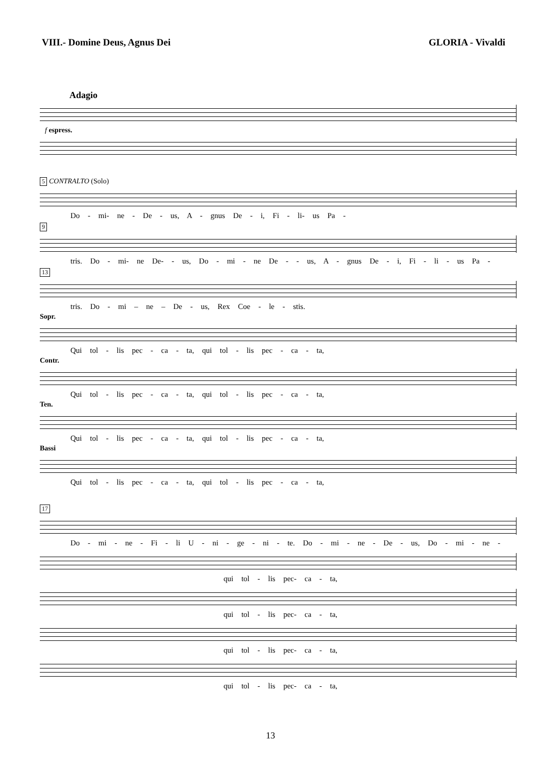VIII.- Domine Deus, Agnus Dei GLORIA - Vivaldi
Adagio
f espress.
5 CONTRALTO (Solo)
Do - mi- ne - De - us, A - gnus De - i, Fi - li- us Pa -
9
tris. Do - mi- ne De- - us, Do - mi - ne De - - us, A - gnus De - i, Fi - li - us Pa -
13
tris. Do - mi – ne – De - us, Rex Coe - le - stis.
Sopr.
Qui tol - lis pec - ca - ta, qui tol - lis pec - ca - ta,
Contr.
Qui tol - lis pec - ca - ta, qui tol - lis pec - ca - ta,
Ten.
Qui tol - lis pec - ca - ta, qui tol - lis pec - ca - ta,
Bassi
Qui tol - lis pec - ca - ta, qui tol - lis pec - ca - ta,
17
Do - mi - ne - Fi - li U - ni - ge - ni - te. Do - mi - ne - De - us, Do - mi - ne -
qui tol - lis pec- ca - ta,
qui tol - lis pec- ca - ta,
qui tol - lis pec- ca - ta,
qui tol - lis pec- ca - ta,
13